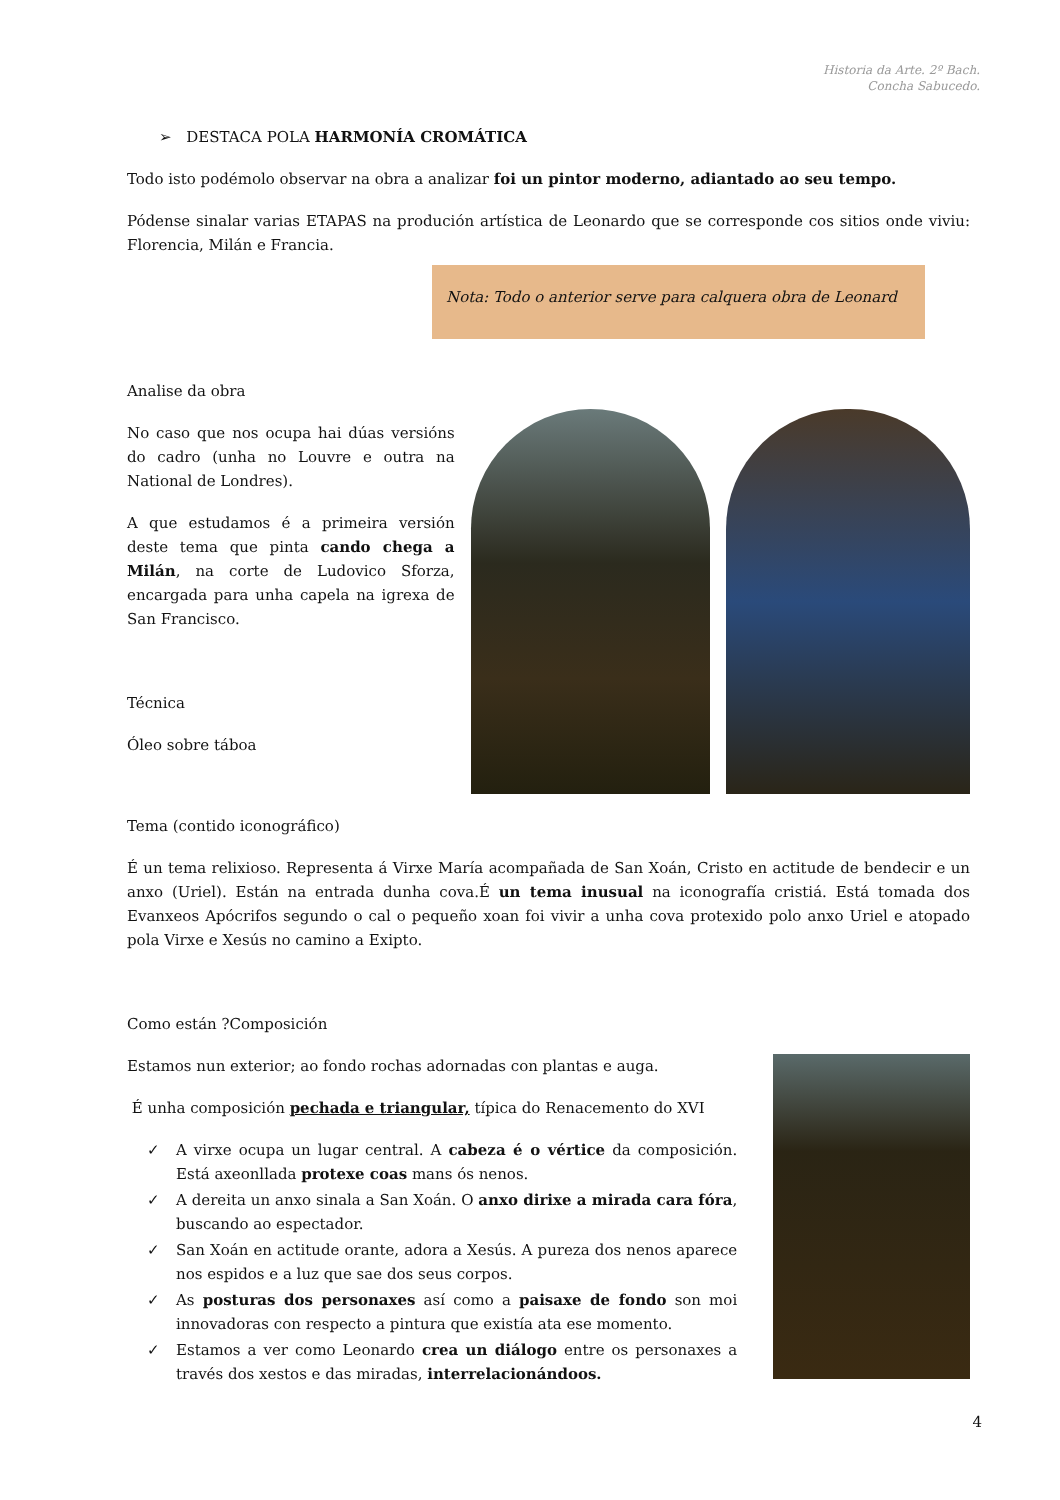Historia da Arte. 2º Bach.
Concha Sabucedo.
➢ DESTACA POLA HARMONÍA CROMÁTICA
Todo isto podémolo observar na obra a analizar foi un pintor moderno, adiantado ao seu tempo.
Pódense sinalar varias ETAPAS na produción artística de Leonardo que se corresponde cos sitios onde viviu: Florencia, Milán e Francia.
Nota: Todo o anterior serve para calquera obra de Leonard
Analise da obra
No caso que nos ocupa hai dúas versións do cadro (unha no Louvre e outra na National de Londres).
A que estudamos é a primeira versión deste tema que pinta cando chega a Milán, na corte de Ludovico Sforza, encargada para unha capela na igrexa de San Francisco.
Técnica
Óleo sobre táboa
Tema (contido iconográfico)
É un tema relixioso. Representa á Virxe María acompañada de San Xoán, Cristo en actitude de bendecir e un anxo (Uriel). Están na entrada dunha cova.É un tema inusual na iconografía cristiá. Está tomada dos Evanxeos Apócrifos segundo o cal o pequeño xoan foi vivir a unha cova protexido polo anxo Uriel e atopado pola Virxe e Xesús no camino a Exipto.
Como están ?Composición
Estamos nun exterior; ao fondo rochas adornadas con plantas e auga.
É unha composición pechada e triangular, típica do Renacemento do XVI
✓ A virxe ocupa un lugar central. A cabeza é o vértice da composición. Está axeonllada protexe coas mans ós nenos.
✓ A dereita un anxo sinala a San Xoán. O anxo dirixe a mirada cara fóra, buscando ao espectador.
✓ San Xoán en actitude orante, adora a Xesús. A pureza dos nenos aparece nos espidos e a luz que sae dos seus corpos.
✓ As posturas dos personaxes así como a paisaxe de fondo son moi innovadoras con respecto a pintura que existía ata ese momento.
✓ Estamos a ver como Leonardo crea un diálogo entre os personaxes a través dos xestos e das miradas, interrelacionándoos.
4